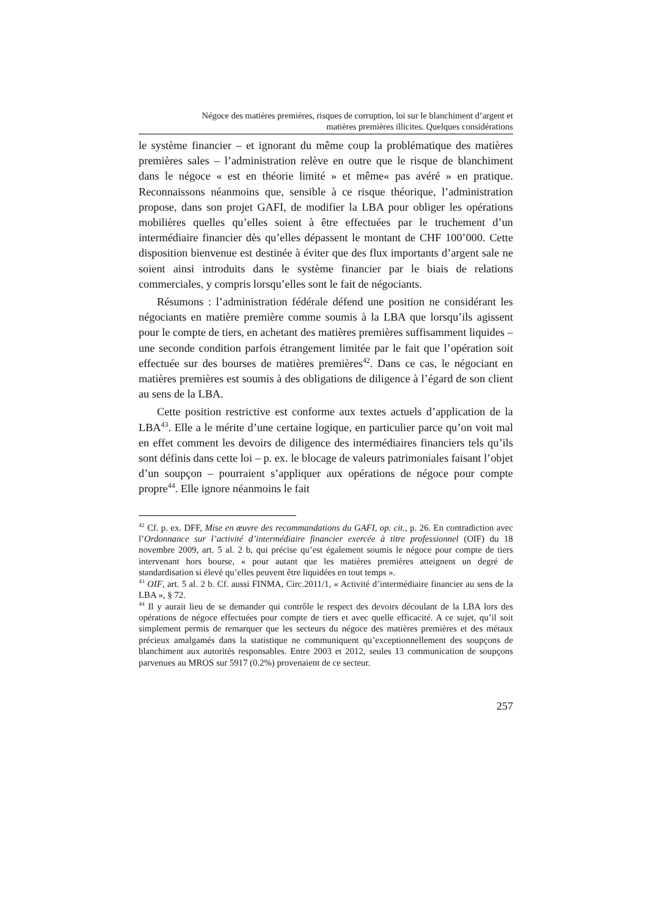Négoce des matières premières, risques de corruption, loi sur le blanchiment d’argent et
matières premières illicites. Quelques considérations
le système financier – et ignorant du même coup la problématique des matières premières sales – l’administration relève en outre que le risque de blanchiment dans le négoce « est en théorie limité » et même« pas avéré » en pratique. Reconnaissons néanmoins que, sensible à ce risque théorique, l’administration propose, dans son projet GAFI, de modifier la LBA pour obliger les opérations mobilières quelles qu’elles soient à être effectuées par le truchement d’un intermédiaire financier dès qu’elles dépassent le montant de CHF 100’000. Cette disposition bienvenue est destinée à éviter que des flux importants d’argent sale ne soient ainsi introduits dans le système financier par le biais de relations commerciales, y compris lorsqu’elles sont le fait de négociants.
Résumons : l’administration fédérale défend une position ne considérant les négociants en matière première comme soumis à la LBA que lorsqu’ils agissent pour le compte de tiers, en achetant des matières premières suffisamment liquides – une seconde condition parfois étrangement limitée par le fait que l’opération soit effectuée sur des bourses de matières premières<sup>42</sup>. Dans ce cas, le négociant en matières premières est soumis à des obligations de diligence à l’égard de son client au sens de la LBA.
Cette position restrictive est conforme aux textes actuels d’application de la LBA<sup>43</sup>. Elle a le mérite d’une certaine logique, en particulier parce qu’on voit mal en effet comment les devoirs de diligence des intermédiaires financiers tels qu’ils sont définis dans cette loi – p. ex. le blocage de valeurs patrimoniales faisant l’objet d’un soupçon – pourraient s’appliquer aux opérations de négoce pour compte propre<sup>44</sup>. Elle ignore néanmoins le fait
<sup>42</sup> Cf. p. ex. DFF, Mise en œuvre des recommandations du GAFI, op. cit., p. 26. En contradiction avec l’Ordonnance sur l’activité d’intermédiaire financier exercée à titre professionnel (OIF) du 18 novembre 2009, art. 5 al. 2 b, qui précise qu’est également soumis le négoce pour compte de tiers intervenant hors bourse, « pour autant que les matières premières atteignent un degré de standardisation si élevé qu’elles peuvent être liquidées en tout temps ».
<sup>43</sup> OIF, art. 5 al. 2 b. Cf. aussi FINMA, Circ.2011/1, « Activité d’intermédiaire financier au sens de la LBA », § 72.
<sup>44</sup> Il y aurait lieu de se demander qui contrôle le respect des devoirs découlant de la LBA lors des opérations de négoce effectuées pour compte de tiers et avec quelle efficacité. A ce sujet, qu’il soit simplement permis de remarquer que les secteurs du négoce des matières premières et des métaux précieux amalgamés dans la statistique ne communiquent qu’exceptionnellement des soupçons de blanchiment aux autorités responsables. Entre 2003 et 2012, seules 13 communication de soupçons parvenues au MROS sur 5917 (0.2%) provenaient de ce secteur.
257